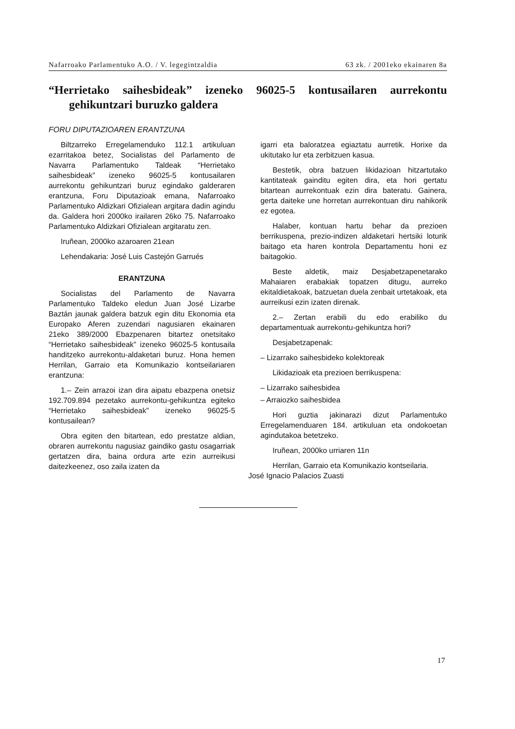Nafarroako Parlamentuko A.O. / V. legegintzaldia 63 zk. / 2001eko ekainaren 8a
“Herrietako saihesbideak” izeneko 96025-5 kontusailaren aurrekontu gehikuntzari buruzko galdera
FORU DIPUTAZIOAREN ERANTZUNA
Biltzarreko Erregelamenduko 112.1 artikuluan ezarritakoa betez, Socialistas del Parlamento de Navarra Parlamentuko Taldeak “Herrietako saihesbideak” izeneko 96025-5 kontusailaren aurrekontu gehikuntzari buruz egindako galderaren erantzuna, Foru Diputazioak emana, Nafarroako Parlamentuko Aldizkari Ofizialean argitara dadin agindu da. Galdera hori 2000ko irailaren 26ko 75. Nafarroako Parlamentuko Aldizkari Ofizialean argitaratu zen.
Iruñean, 2000ko azaroaren 21ean
Lehendakaria: José Luis Castejón Garrués
ERANTZUNA
Socialistas del Parlamento de Navarra Parlamentuko Taldeko eledun Juan José Lizarbe Baztán jaunak galdera batzuk egin ditu Ekonomia eta Europako Aferen zuzendari nagusiaren ekainaren 21eko 389/2000 Ebazpenaren bitartez onetsitako “Herrietako saihesbideak” izeneko 96025-5 kontusaila handitzeko aurrekontu-aldaketari buruz. Hona hemen Herrilan, Garraio eta Komunikazio kontseilariaren erantzuna:
1.– Zein arrazoi izan dira aipatu ebazpena onetsiz 192.709.894 pezetako aurrekontu-gehikuntza egiteko “Herrietako saihesbideak” izeneko 96025-5 kontusailean?
Obra egiten den bitartean, edo prestatze aldian, obraren aurrekontu nagusiaz gaindiko gastu osagarriak gertatzen dira, baina ordura arte ezin aurreikusi daitezkeenez, oso zaila izaten da
igarri eta baloratzea egiaztatu aurretik. Horixe da ukitutako lur eta zerbitzuen kasua.
Bestetik, obra batzuen likidazioan hitzartutako kantitateak gainditu egiten dira, eta hori gertatu bitartean aurrekontuak ezin dira bateratu. Gainera, gerta daiteke une horretan aurrekontuan diru nahikorik ez egotea.
Halaber, kontuan hartu behar da prezioen berrikuspena, prezio-indizen aldaketari hertsiki loturik baitago eta haren kontrola Departamentu honi ez baitagokio.
Beste aldetik, maiz Desjabetzapenetarako Mahaiaren erabakiak topatzen ditugu, aurreko ekitaldietakoak, batzuetan duela zenbait urtetakoak, eta aurreikusi ezin izaten direnak.
2.– Zertan erabili du edo erabiliko du departamentuak aurrekontu-gehikuntza hori?
Desjabetzapenak:
– Lizarrako saihesbideko kolektoreak
Likidazioak eta prezioen berrikuspena:
– Lizarrako saihesbidea
– Arraiozko saihesbidea
Hori guztia jakinarazi dizut Parlamentuko Erregelamenduaren 184. artikuluan eta ondokoetan agindutakoa betetzeko.
Iruñean, 2000ko urriaren 11n
Herrilan, Garraio eta Komunikazio kontseilaria.
José Ignacio Palacios Zuasti
17